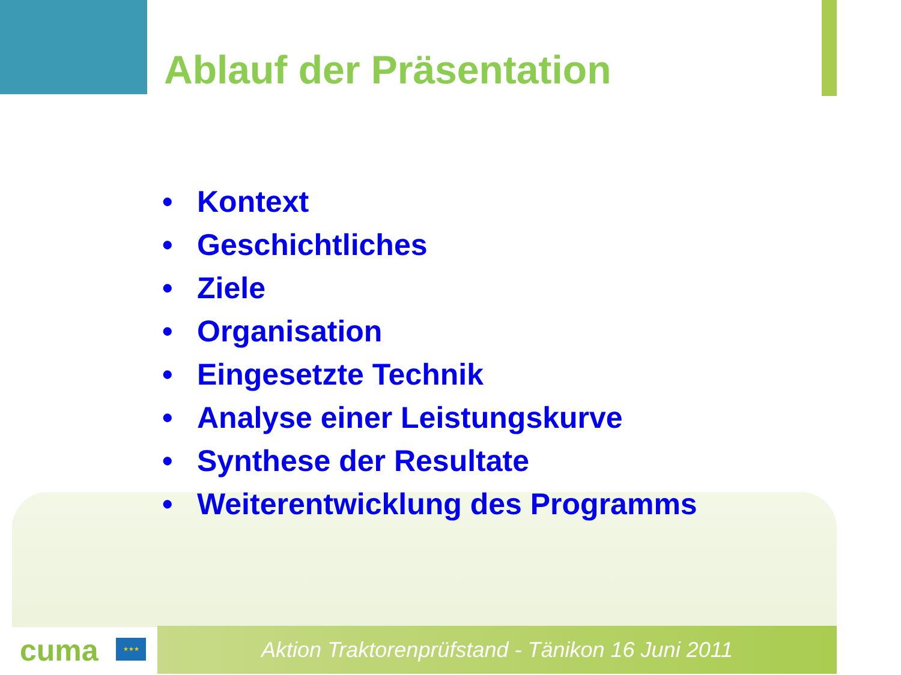Ablauf der Präsentation
• Kontext
• Geschichtliches
• Ziele
• Organisation
• Eingesetzte Technik
• Analyse einer Leistungskurve
• Synthese der Resultate
• Weiterentwicklung des Programms
cuma ★★★ Aktion Traktorenprüfstand - Tänikon 16 Juni 2011